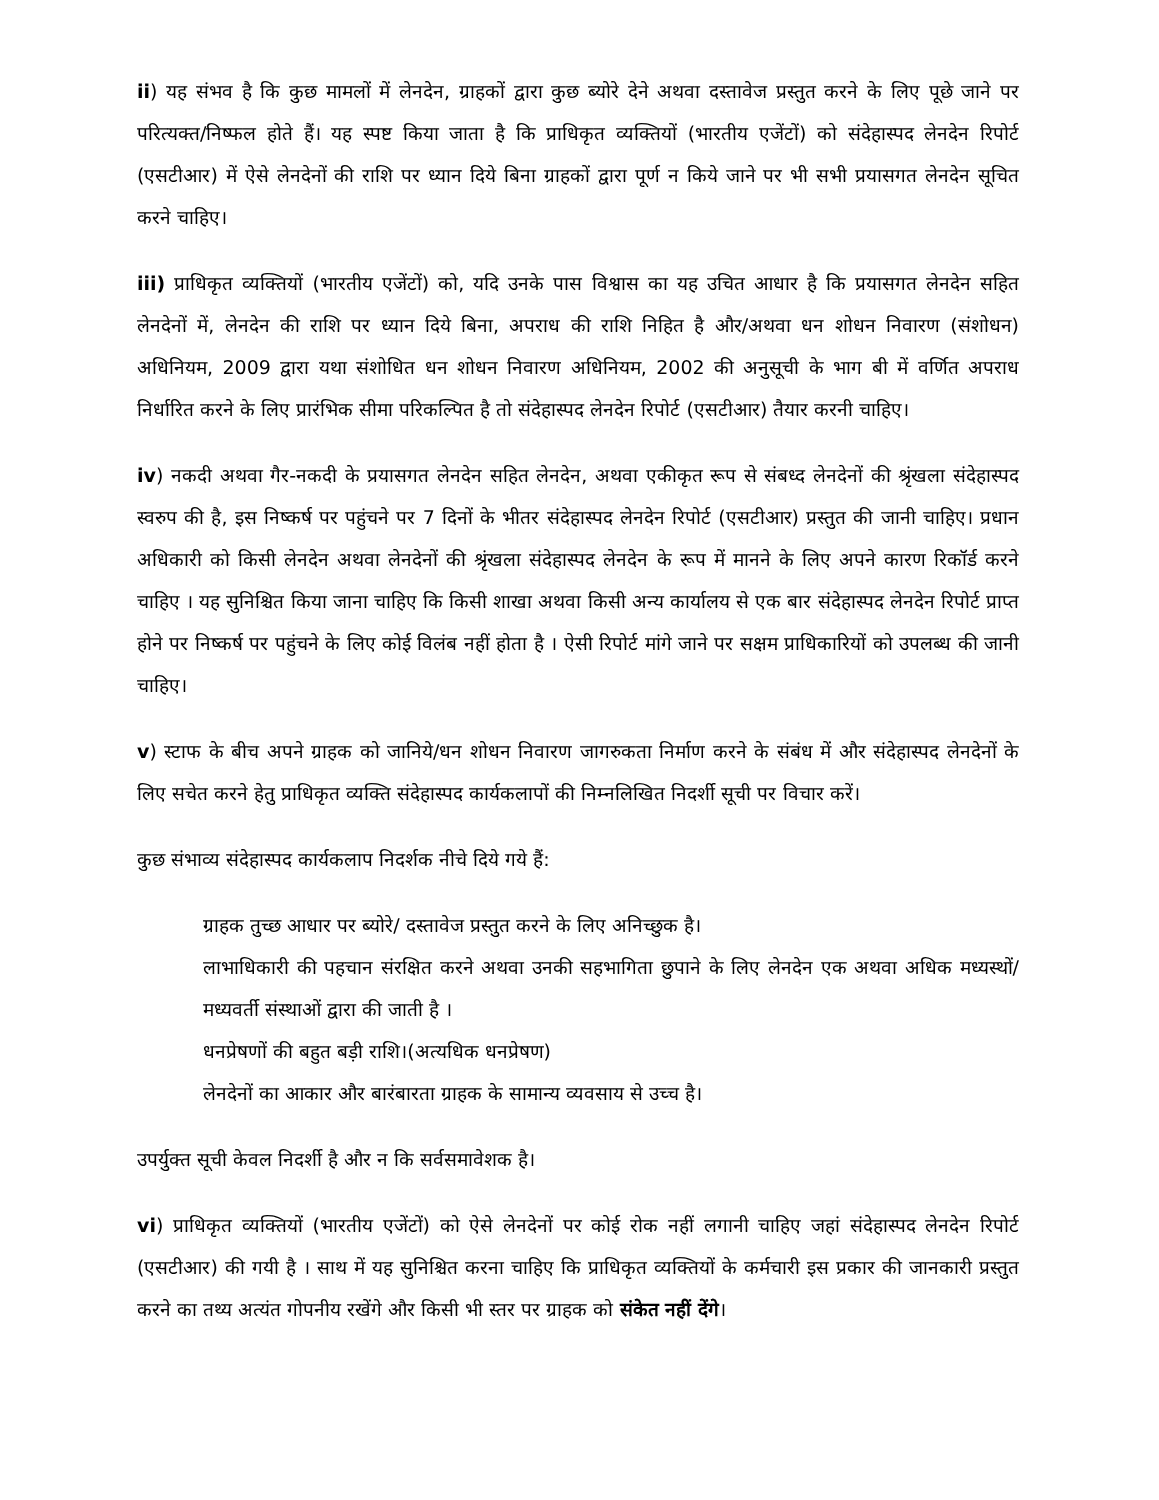ii) यह संभव है कि कुछ मामलों में लेनदेन, ग्राहकों द्वारा कुछ ब्योरे देने अथवा दस्तावेज प्रस्तुत करने के लिए पूछे जाने पर परित्यक्त/निष्फल होते हैं। यह स्पष्ट किया जाता है कि प्राधिकृत व्यक्तियों (भारतीय एजेंटों) को संदेहास्पद लेनदेन रिपोर्ट (एसटीआर) में ऐसे लेनदेनों की राशि पर ध्यान दिये बिना ग्राहकों द्वारा पूर्ण न किये जाने पर भी सभी प्रयासगत लेनदेन सूचित करने चाहिए।
iii) प्राधिकृत व्यक्तियों (भारतीय एजेंटों) को, यदि उनके पास विश्वास का यह उचित आधार है कि प्रयासगत लेनदेन सहित लेनदेनों में, लेनदेन की राशि पर ध्यान दिये बिना, अपराध की राशि निहित है और/अथवा धन शोधन निवारण (संशोधन) अधिनियम, 2009 द्वारा यथा संशोधित धन शोधन निवारण अधिनियम, 2002 की अनुसूची के भाग बी में वर्णित अपराध निर्धारित करने के लिए प्रारंभिक सीमा परिकल्पित है तो संदेहास्पद लेनदेन रिपोर्ट (एसटीआर) तैयार करनी चाहिए।
iv) नकदी अथवा गैर-नकदी के प्रयासगत लेनदेन सहित लेनदेन, अथवा एकीकृत रूप से संबध्द लेनदेनों की श्रृंखला संदेहास्पद स्वरुप की है, इस निष्कर्ष पर पहुंचने पर 7 दिनों के भीतर संदेहास्पद लेनदेन रिपोर्ट (एसटीआर) प्रस्तुत की जानी चाहिए। प्रधान अधिकारी को किसी लेनदेन अथवा लेनदेनों की श्रृंखला संदेहास्पद लेनदेन के रूप में मानने के लिए अपने कारण रिकॉर्ड करने चाहिए । यह सुनिश्चित किया जाना चाहिए कि किसी शाखा अथवा किसी अन्य कार्यालय से एक बार संदेहास्पद लेनदेन रिपोर्ट प्राप्त होने पर निष्कर्ष पर पहुंचने के लिए कोई विलंब नहीं होता है । ऐसी रिपोर्ट मांगे जाने पर सक्षम प्राधिकारियों को उपलब्ध की जानी चाहिए।
v) स्टाफ के बीच अपने ग्राहक को जानिये/धन शोधन निवारण जागरुकता निर्माण करने के संबंध में और संदेहास्पद लेनदेनों के लिए सचेत करने हेतु प्राधिकृत व्यक्ति संदेहास्पद कार्यकलापों की निम्नलिखित निदर्शी सूची पर विचार करें।
कुछ संभाव्य संदेहास्पद कार्यकलाप निदर्शक नीचे दिये गये हैं:
ग्राहक तुच्छ आधार पर ब्योरे/ दस्तावेज प्रस्तुत करने के लिए अनिच्छुक है।
लाभाधिकारी की पहचान संरक्षित करने अथवा उनकी सहभागिता छुपाने के लिए लेनदेन एक अथवा अधिक मध्यस्थों/मध्यवर्ती संस्थाओं द्वारा की जाती है ।
धनप्रेषणों की बहुत बड़ी राशि।(अत्यधिक धनप्रेषण)
लेनदेनों का आकार और बारंबारता ग्राहक के सामान्य व्यवसाय से उच्च है।
उपर्युक्त सूची केवल निदर्शी है और न कि सर्वसमावेशक है।
vi) प्राधिकृत व्यक्तियों (भारतीय एजेंटों) को ऐसे लेनदेनों पर कोई रोक नहीं लगानी चाहिए जहां संदेहास्पद लेनदेन रिपोर्ट (एसटीआर) की गयी है । साथ में यह सुनिश्चित करना चाहिए कि प्राधिकृत व्यक्तियों के कर्मचारी इस प्रकार की जानकारी प्रस्तुत करने का तथ्य अत्यंत गोपनीय रखेंगे और किसी भी स्तर पर ग्राहक को संकेत नहीं देंगे।